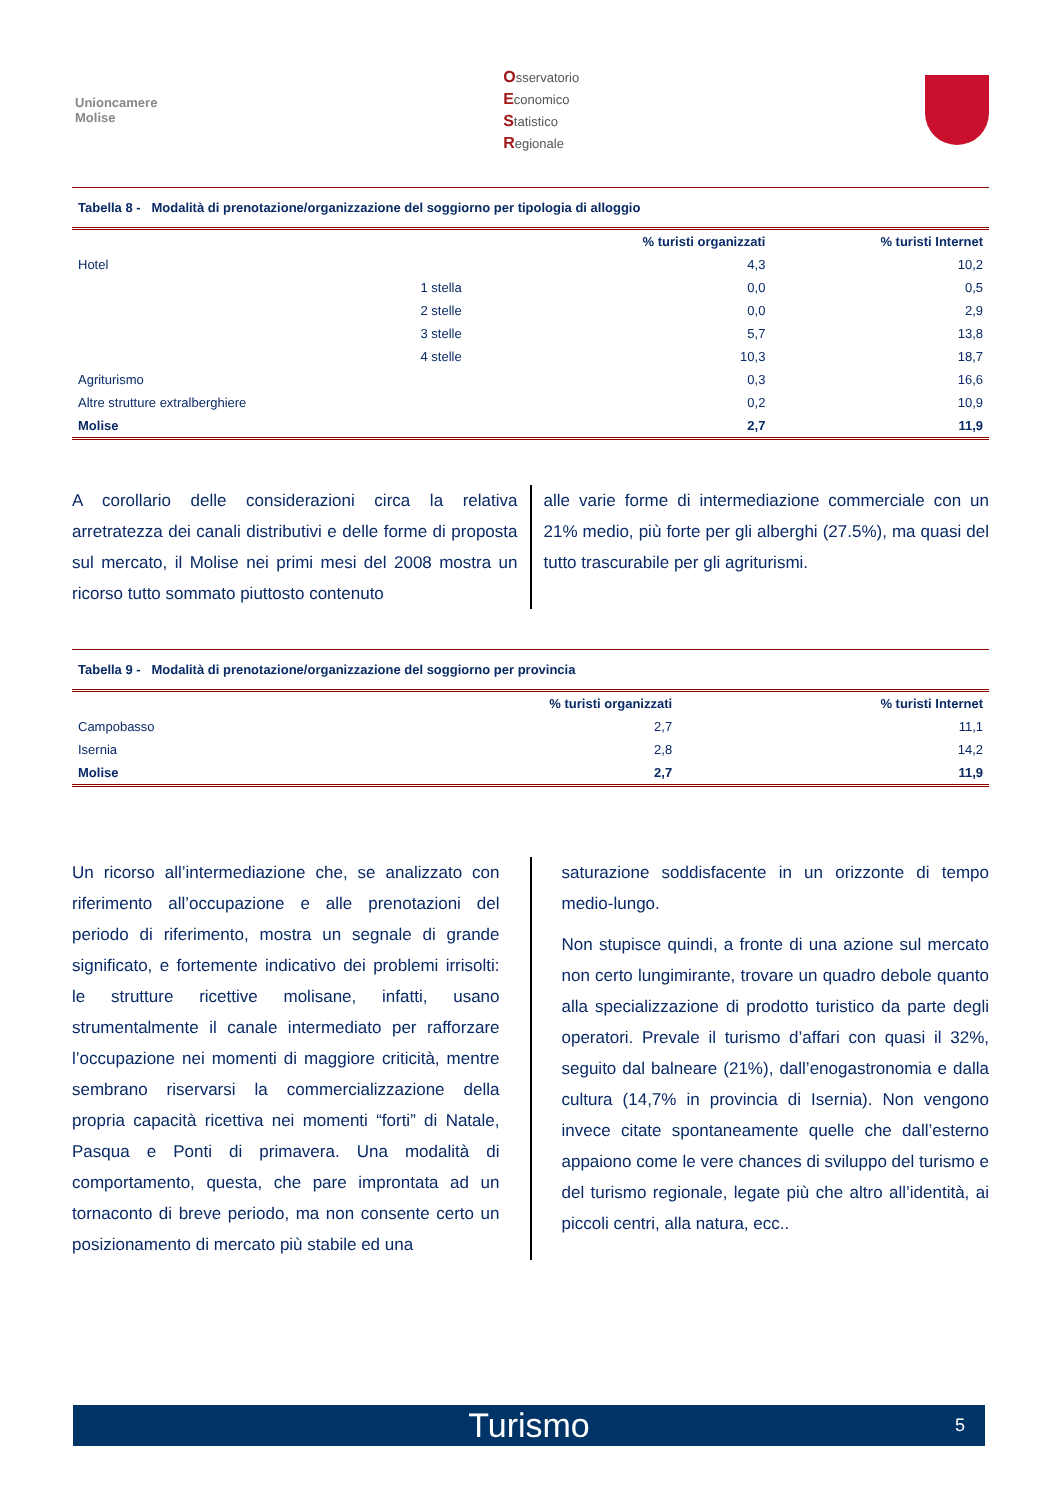Unioncamere
Molise
Osservatorio
Economico
Statistico
Regionale
Tabella 8 - Modalità di prenotazione/organizzazione del soggiorno per tipologia di alloggio
| | | % turisti organizzati | % turisti Internet |
| --- | --- | --- | --- |
| Hotel | | 4,3 | 10,2 |
| | 1 stella | 0,0 | 0,5 |
| | 2 stelle | 0,0 | 2,9 |
| | 3 stelle | 5,7 | 13,8 |
| | 4 stelle | 10,3 | 18,7 |
| Agriturismo | | 0,3 | 16,6 |
| Altre strutture extralberghiere | | 0,2 | 10,9 |
| Molise | | 2,7 | 11,9 |
A corollario delle considerazioni circa la relativa arretratezza dei canali distributivi e delle forme di proposta sul mercato, il Molise nei primi mesi del 2008 mostra un ricorso tutto sommato piuttosto contenuto
alle varie forme di intermediazione commerciale con un 21% medio, più forte per gli alberghi (27.5%), ma quasi del tutto trascurabile per gli agriturismi.
Tabella 9 - Modalità di prenotazione/organizzazione del soggiorno per provincia
| | % turisti organizzati | % turisti Internet |
| --- | --- | --- |
| Campobasso | 2,7 | 11,1 |
| Isernia | 2,8 | 14,2 |
| Molise | 2,7 | 11,9 |
Un ricorso all’intermediazione che, se analizzato con riferimento all’occupazione e alle prenotazioni del periodo di riferimento, mostra un segnale di grande significato, e fortemente indicativo dei problemi irrisolti: le strutture ricettive molisane, infatti, usano strumentalmente il canale intermediato per rafforzare l’occupazione nei momenti di maggiore criticità, mentre sembrano riservarsi la commercializzazione della propria capacità ricettiva nei momenti “forti” di Natale, Pasqua e Ponti di primavera. Una modalità di comportamento, questa, che pare improntata ad un tornaconto di breve periodo, ma non consente certo un posizionamento di mercato più stabile ed una
saturazione soddisfacente in un orizzonte di tempo medio-lungo.
Non stupisce quindi, a fronte di una azione sul mercato non certo lungimirante, trovare un quadro debole quanto alla specializzazione di prodotto turistico da parte degli operatori. Prevale il turismo d’affari con quasi il 32%, seguito dal balneare (21%), dall’enogastronomia e dalla cultura (14,7% in provincia di Isernia). Non vengono invece citate spontaneamente quelle che dall’esterno appaiono come le vere chances di sviluppo del turismo e del turismo regionale, legate più che altro all’identità, ai piccoli centri, alla natura, ecc..
Turismo 5